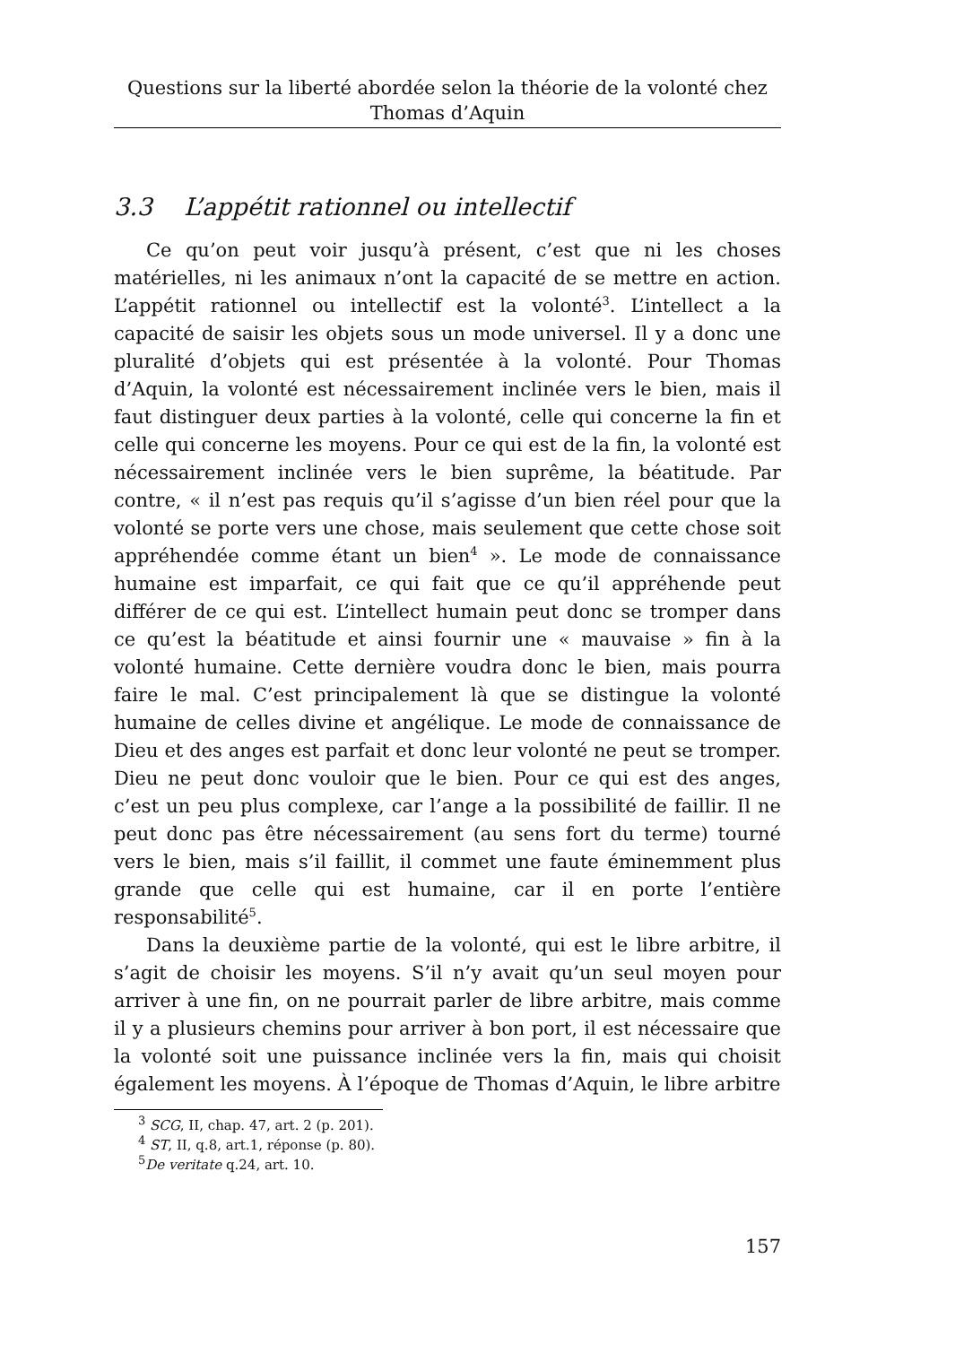Questions sur la liberté abordée selon la théorie de la volonté chez
Thomas d’Aquin
3.3 L’appétit rationnel ou intellectif
Ce qu’on peut voir jusqu’à présent, c’est que ni les choses matérielles, ni les animaux n’ont la capacité de se mettre en action. L’appétit rationnel ou intellectif est la volonté<sup>3</sup>. L’intellect a la capacité de saisir les objets sous un mode universel. Il y a donc une pluralité d’objets qui est présentée à la volonté. Pour Thomas d’Aquin, la volonté est nécessairement inclinée vers le bien, mais il faut distinguer deux parties à la volonté, celle qui concerne la fin et celle qui concerne les moyens. Pour ce qui est de la fin, la volonté est nécessairement inclinée vers le bien suprême, la béatitude. Par contre, « il n’est pas requis qu’il s’agisse d’un bien réel pour que la volonté se porte vers une chose, mais seulement que cette chose soit appréhendée comme étant un bien<sup>4</sup> ». Le mode de connaissance humaine est imparfait, ce qui fait que ce qu’il appréhende peut différer de ce qui est. L’intellect humain peut donc se tromper dans ce qu’est la béatitude et ainsi fournir une « mauvaise » fin à la volonté humaine. Cette dernière voudra donc le bien, mais pourra faire le mal. C’est principalement là que se distingue la volonté humaine de celles divine et angélique. Le mode de connaissance de Dieu et des anges est parfait et donc leur volonté ne peut se tromper. Dieu ne peut donc vouloir que le bien. Pour ce qui est des anges, c’est un peu plus complexe, car l’ange a la possibilité de faillir. Il ne peut donc pas être nécessairement (au sens fort du terme) tourné vers le bien, mais s’il faillit, il commet une faute éminemment plus grande que celle qui est humaine, car il en porte l’entière responsabilité<sup>5</sup>.
Dans la deuxième partie de la volonté, qui est le libre arbitre, il s’agit de choisir les moyens. S’il n’y avait qu’un seul moyen pour arriver à une fin, on ne pourrait parler de libre arbitre, mais comme il y a plusieurs chemins pour arriver à bon port, il est nécessaire que la volonté soit une puissance inclinée vers la fin, mais qui choisit également les moyens. À l’époque de Thomas d’Aquin, le libre arbitre
<sup>3</sup> SCG, II, chap. 47, art. 2 (p. 201).
<sup>4</sup> ST, II, q.8, art.1, réponse (p. 80).
<sup>5</sup> De veritate q.24, art. 10.
157